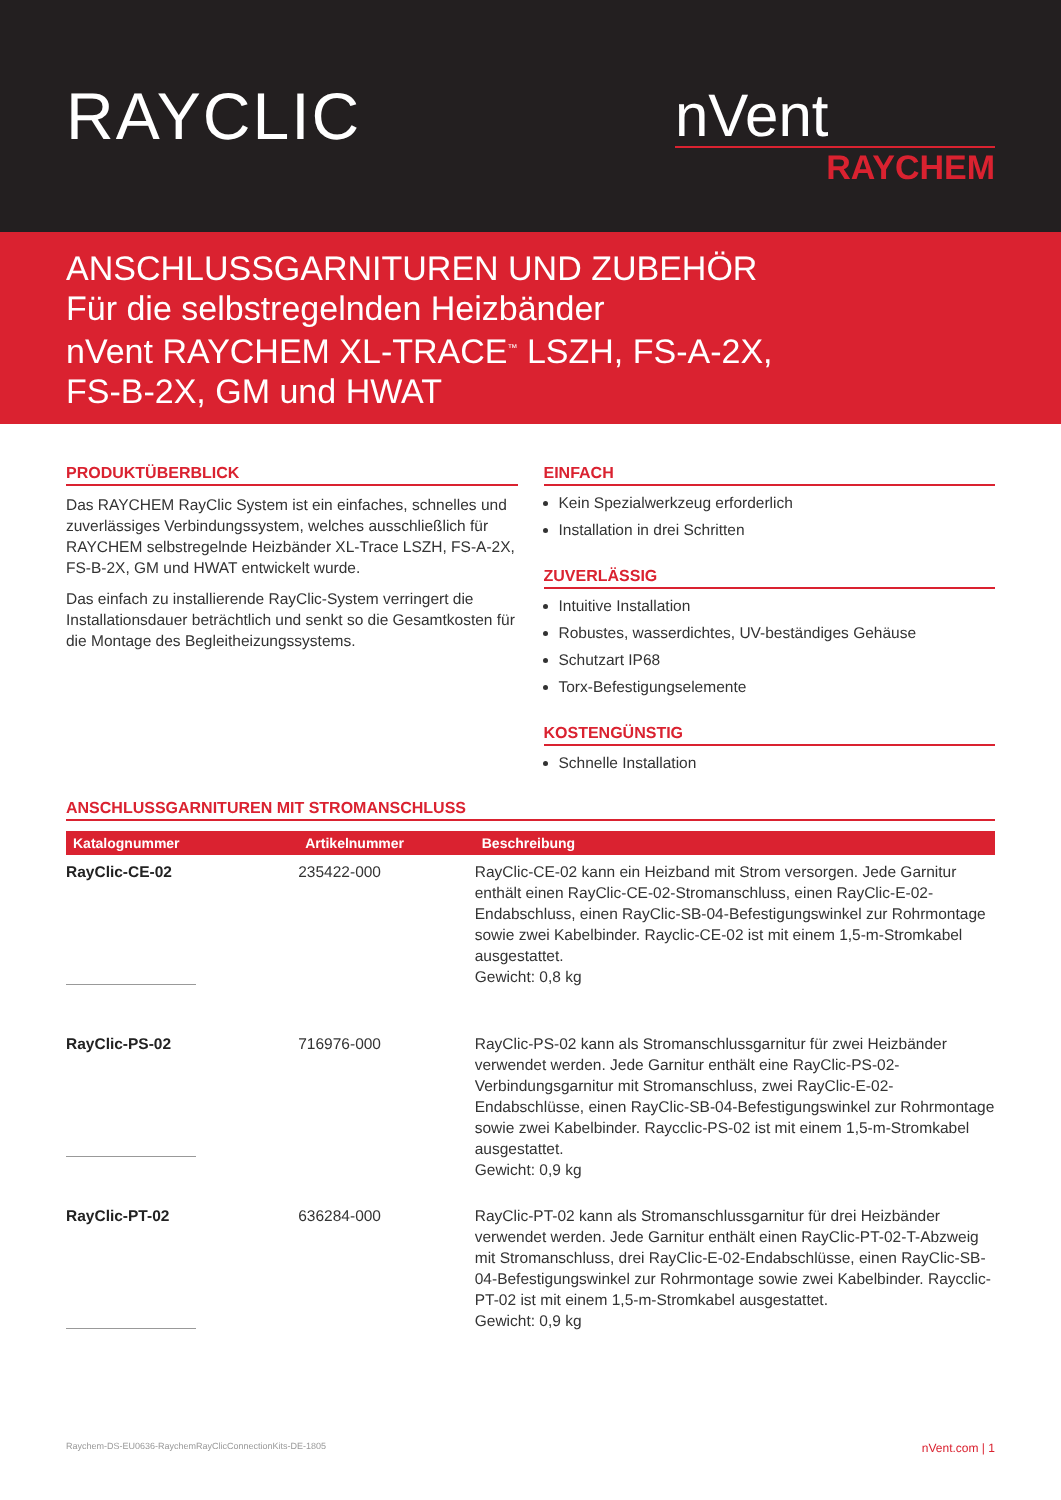RAYCLIC
nVent
RAYCHEM
ANSCHLUSSGARNITUREN UND ZUBEHÖR
Für die selbstregelnden Heizbänder
nVent RAYCHEM XL-TRACE<sup>™</sup> LSZH, FS-A-2X,
FS-B-2X, GM und HWAT
PRODUKTÜBERBLICK
Das RAYCHEM RayClic System ist ein einfaches, schnelles und zuverlässiges Verbindungssystem, welches ausschließlich für RAYCHEM selbstregelnde Heizbänder XL-Trace LSZH, FS-A-2X, FS-B-2X, GM und HWAT entwickelt wurde.
Das einfach zu installierende RayClic-System verringert die Installationsdauer beträchtlich und senkt so die Gesamtkosten für die Montage des Begleitheizungssystems.
EINFACH
Kein Spezialwerkzeug erforderlich
Installation in drei Schritten
ZUVERLÄSSIG
Intuitive Installation
Robustes, wasserdichtes, UV-beständiges Gehäuse
Schutzart IP68
Torx-Befestigungselemente
KOSTENGÜNSTIG
Schnelle Installation
ANSCHLUSSGARNITUREN MIT STROMANSCHLUSS
| Katalognummer | Artikelnummer | Beschreibung |
| --- | --- | --- |
| RayClic-CE-02 | 235422-000 | RayClic-CE-02 kann ein Heizband mit Strom versorgen. Jede Garnitur enthält einen RayClic-CE-02-Stromanschluss, einen RayClic-E-02-Endabschluss, einen RayClic-SB-04-Befestigungswinkel zur Rohrmontage sowie zwei Kabelbinder. Rayclic-CE-02 ist mit einem 1,5-m-Stromkabel ausgestattet. Gewicht: 0,8 kg |
| RayClic-PS-02 | 716976-000 | RayClic-PS-02 kann als Stromanschlussgarnitur für zwei Heizbänder verwendet werden. Jede Garnitur enthält eine RayClic-PS-02-Verbindungsgarnitur mit Stromanschluss, zwei RayClic-E-02-Endabschlüsse, einen RayClic-SB-04-Befestigungswinkel zur Rohrmontage sowie zwei Kabelbinder. Raycclic-PS-02 ist mit einem 1,5-m-Stromkabel ausgestattet. Gewicht: 0,9 kg |
| RayClic-PT-02 | 636284-000 | RayClic-PT-02 kann als Stromanschlussgarnitur für drei Heizbänder verwendet werden. Jede Garnitur enthält einen RayClic-PT-02-T-Abzweig mit Stromanschluss, drei RayClic-E-02-Endabschlüsse, einen RayClic-SB-04-Befestigungswinkel zur Rohrmontage sowie zwei Kabelbinder. Raycclic-PT-02 ist mit einem 1,5-m-Stromkabel ausgestattet. Gewicht: 0,9 kg |
Raychem-DS-EU0636-RaychemRayClicConnectionKits-DE-1805 nVent.com | 1